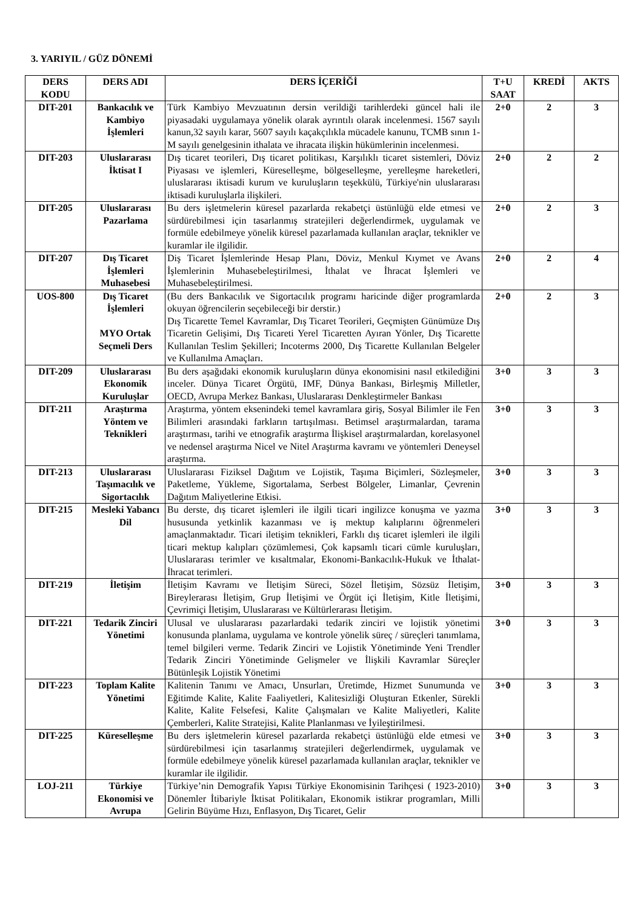3. YARIYIL / GÜZ DÖNEMİ
| DERS KODU | DERS ADI | DERS İÇERİĞİ | T+U SAAT | KREDİ | AKTS |
| --- | --- | --- | --- | --- | --- |
| DIT-201 | Bankacılık ve Kambiyo İşlemleri | Türk Kambiyo Mevzuatının dersin verildiği tarihlerdeki güncel hali ile piyasadaki uygulamaya yönelik olarak ayrıntılı olarak incelenmesi. 1567 sayılı kanun,32 sayılı karar, 5607 sayılı kaçakçılıkla mücadele kanunu, TCMB sının 1-M sayılı genelgesinin ithalata ve ihracata ilişkin hükümlerinin incelenmesi. | 2+0 | 2 | 3 |
| DIT-203 | Uluslararası İktisat I | Dış ticaret teorileri, Dış ticaret politikası, Karşılıklı ticaret sistemleri, Döviz Piyasası ve işlemleri, Küreselleşme, bölgeselleşme, yerelleşme hareketleri, uluslararası iktisadi kurum ve kuruluşların teşekkülü, Türkiye'nin uluslararası iktisadi kuruluşlarla ilişkileri. | 2+0 | 2 | 2 |
| DIT-205 | Uluslararası Pazarlama | Bu ders işletmelerin küresel pazarlarda rekabetçi üstünlüğü elde etmesi ve sürdürebilmesi için tasarlanmış stratejileri değerlendirmek, uygulamak ve formüle edebilmeye yönelik küresel pazarlamada kullanılan araçlar, teknikler ve kuramlar ile ilgilidir. | 2+0 | 2 | 3 |
| DIT-207 | Dış Ticaret İşlemleri Muhasebesi | Diş Ticaret İşlemlerinde Hesap Planı, Döviz, Menkul Kıymet ve Avans İşlemlerinin Muhasebeleştirilmesi, İthalat ve İhracat İşlemleri ve Muhasebeleştirilmesi. | 2+0 | 2 | 4 |
| UOS-800 | Dış Ticaret İşlemleri MYO Ortak Seçmeli Ders | (Bu ders Bankacılık ve Sigortacılık programı haricinde diğer programlarda okuyan öğrencilerin seçebileceği bir derstir.) Dış Ticarette Temel Kavramlar, Dış Ticaret Teorileri, Geçmişten Günümüze Dış Ticaretin Gelişimi, Dış Ticareti Yerel Ticaretten Ayıran Yönler, Dış Ticarette Kullanılan Teslim Şekilleri; Incoterms 2000, Dış Ticarette Kullanılan Belgeler ve Kullanılma Amaçları. | 2+0 | 2 | 3 |
| DIT-209 | Uluslararası Ekonomik Kuruluşlar | Bu ders aşağıdaki ekonomik kuruluşların dünya ekonomisini nasıl etkilediğini inceler. Dünya Ticaret Örgütü, IMF, Dünya Bankası, Birleşmiş Milletler, OECD, Avrupa Merkez Bankası, Uluslararası Denkleştirmeler Bankası | 3+0 | 3 | 3 |
| DIT-211 | Araştırma Yöntem ve Teknikleri | Araştırma, yöntem eksenindeki temel kavramlara giriş, Sosyal Bilimler ile Fen Bilimleri arasındaki farkların tartışılması. Betimsel araştırmalardan, tarama araştırması, tarihi ve etnografik araştırma İlişkisel araştırmalardan, korelasyonel ve nedensel araştırma Nicel ve Nitel Araştırma kavramı ve yöntemleri Deneysel araştırma. | 3+0 | 3 | 3 |
| DIT-213 | Uluslararası Taşımacılık ve Sigortacılık | Uluslararası Fiziksel Dağıtım ve Lojistik, Taşıma Biçimleri, Sözleşmeler, Paketleme, Yükleme, Sigortalama, Serbest Bölgeler, Limanlar, Çevrenin Dağıtım Maliyetlerine Etkisi. | 3+0 | 3 | 3 |
| DIT-215 | Mesleki Yabancı Dil | Bu derste, dış ticaret işlemleri ile ilgili ticari ingilizce konuşma ve yazma hususunda yetkinlik kazanması ve iş mektup kalıplarını öğrenmeleri amaçlanmaktadır. Ticari iletişim teknikleri, Farklı dış ticaret işlemleri ile ilgili ticari mektup kalıpları çözümlemesi, Çok kapsamlı ticari cümle kuruluşları, Uluslararası terimler ve kısaltmalar, Ekonomi-Bankacılık-Hukuk ve İthalat-İhracat terimleri. | 3+0 | 3 | 3 |
| DIT-219 | İletişim | İletişim Kavramı ve İletişim Süreci, Sözel İletişim, Sözsüz İletişim, Bireylerarası İletişim, Grup İletişimi ve Örgüt içi İletişim, Kitle İletişimi, Çevrimiçi İletişim, Uluslararası ve Kültürlerarası İletişim. | 3+0 | 3 | 3 |
| DIT-221 | Tedarik Zinciri Yönetimi | Ulusal ve uluslararası pazarlardaki tedarik zinciri ve lojistik yönetimi konusunda planlama, uygulama ve kontrole yönelik süreç / süreçleri tanımlama, temel bilgileri verme. Tedarik Zinciri ve Lojistik Yönetiminde Yeni Trendler Tedarik Zinciri Yönetiminde Gelişmeler ve İlişkili Kavramlar Süreçler Bütünleşik Lojistik Yönetimi | 3+0 | 3 | 3 |
| DIT-223 | Toplam Kalite Yönetimi | Kalitenin Tanımı ve Amacı, Unsurları, Üretimde, Hizmet Sunumunda ve Eğitimde Kalite, Kalite Faaliyetleri, Kalitesizliği Oluşturan Etkenler, Sürekli Kalite, Kalite Felsefesi, Kalite Çalışmaları ve Kalite Maliyetleri, Kalite Çemberleri, Kalite Stratejisi, Kalite Planlanması ve İyileştirilmesi. | 3+0 | 3 | 3 |
| DIT-225 | Küreselleşme | Bu ders işletmelerin küresel pazarlarda rekabetçi üstünlüğü elde etmesi ve sürdürebilmesi için tasarlanmış stratejileri değerlendirmek, uygulamak ve formüle edebilmeye yönelik küresel pazarlamada kullanılan araçlar, teknikler ve kuramlar ile ilgilidir. | 3+0 | 3 | 3 |
| LOJ-211 | Türkiye Ekonomisi ve Avrupa | Türkiye’nin Demografik Yapısı Türkiye Ekonomisinin Tarihçesi ( 1923-2010) Dönemler İtibariyle İktisat Politikaları, Ekonomik istikrar programları, Milli Gelirin Büyüme Hızı, Enflasyon, Dış Ticaret, Gelir | 3+0 | 3 | 3 |